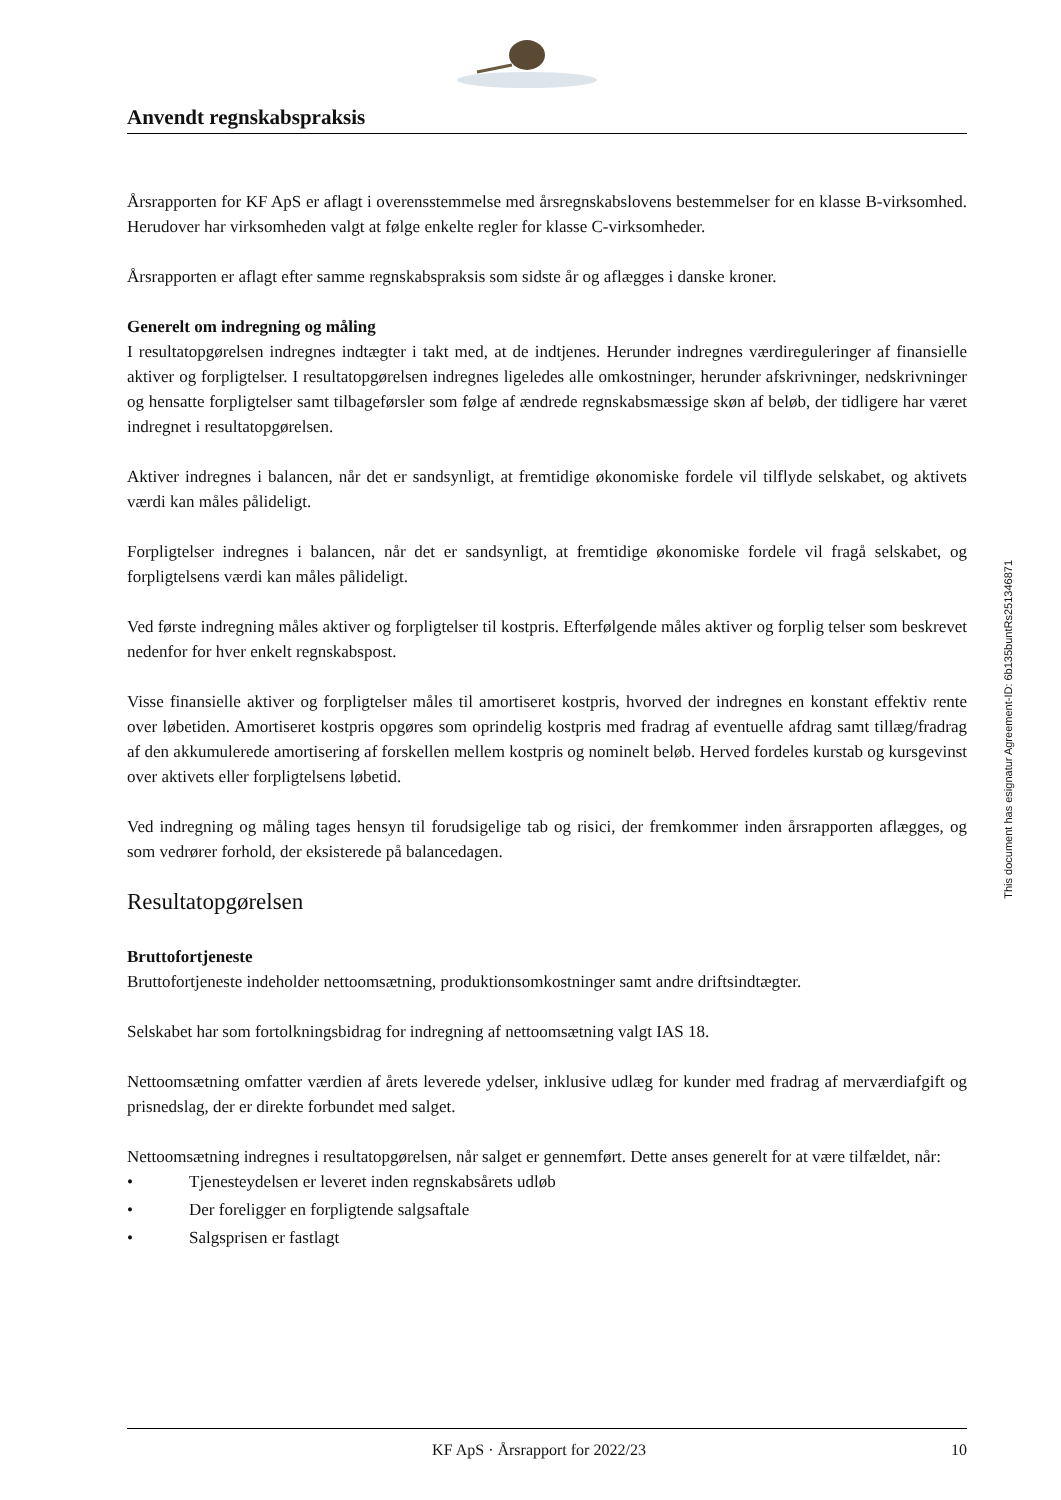Anvendt regnskabspraksis
Årsrapporten for KF ApS er aflagt i overensstemmelse med årsregnskabslovens bestemmelser for en klasse B-virksomhed. Herudover har virksomheden valgt at følge enkelte regler for klasse C-virksomheder.
Årsrapporten er aflagt efter samme regnskabspraksis som sidste år og aflægges i danske kroner.
Generelt om indregning og måling
I resultatopgørelsen indregnes indtægter i takt med, at de indtjenes. Herunder indregnes værdireguleringer af finansielle aktiver og forpligtelser. I resultatopgørelsen indregnes ligeledes alle omkostninger, herunder afskrivninger, nedskrivninger og hensatte forpligtelser samt tilbageførsler som følge af ændrede regnskabsmæssige skøn af beløb, der tidligere har været indregnet i resultatopgørelsen.
Aktiver indregnes i balancen, når det er sandsynligt, at fremtidige økonomiske fordele vil tilflyde selskabet, og aktivets værdi kan måles pålideligt.
Forpligtelser indregnes i balancen, når det er sandsynligt, at fremtidige økonomiske fordele vil fragå selskabet, og forpligtelsens værdi kan måles pålideligt.
Ved første indregning måles aktiver og forpligtelser til kostpris. Efterfølgende måles aktiver og forplig telser som beskrevet nedenfor for hver enkelt regnskabspost.
Visse finansielle aktiver og forpligtelser måles til amortiseret kostpris, hvorved der indregnes en konstant effektiv rente over løbetiden. Amortiseret kostpris opgøres som oprindelig kostpris med fradrag af eventuelle afdrag samt tillæg/fradrag af den akkumulerede amortisering af forskellen mellem kostpris og nominelt beløb. Herved fordeles kurstab og kursgevinst over aktivets eller forpligtelsens løbetid.
Ved indregning og måling tages hensyn til forudsigelige tab og risici, der fremkommer inden årsrapporten aflægges, og som vedrører forhold, der eksisterede på balancedagen.
Resultatopgørelsen
Bruttofortjeneste
Bruttofortjeneste indeholder nettoomsætning, produktionsomkostninger samt andre driftsindtægter.
Selskabet har som fortolkningsbidrag for indregning af nettoomsætning valgt IAS 18.
Nettoomsætning omfatter værdien af årets leverede ydelser, inklusive udlæg for kunder med fradrag af merværdiafgift og prisnedslag, der er direkte forbundet med salget.
Nettoomsætning indregnes i resultatopgørelsen, når salget er gennemført. Dette anses generelt for at være tilfældet, når:
• Tjenesteydelsen er leveret inden regnskabsårets udløb
• Der foreligger en forpligtende salgsaftale
• Salgsprisen er fastlagt
This document has esignatur Agreement-ID: 6b135buntRs251346871
KF ApS · Årsrapport for 2022/23 10